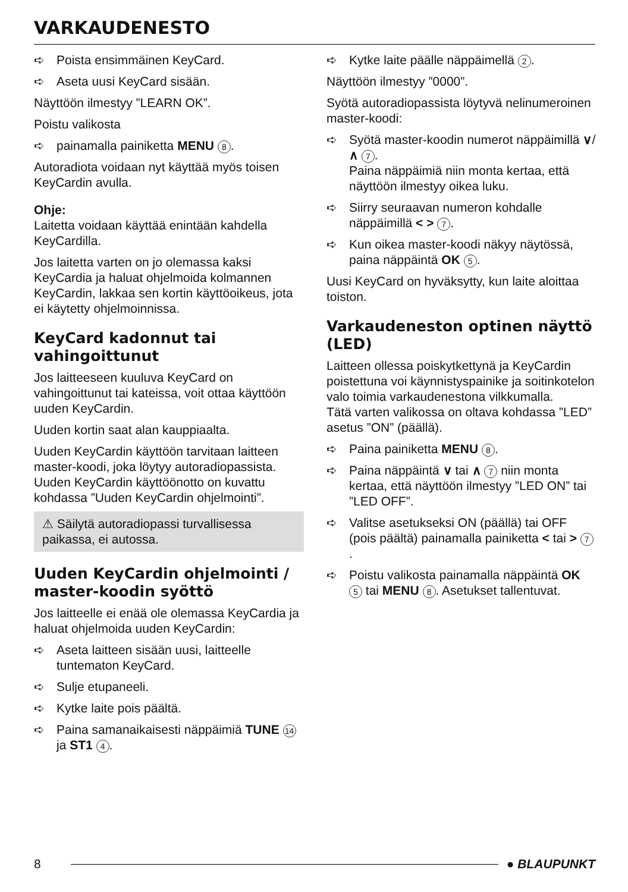VARKAUDENESTO
➪ Poista ensimmäinen KeyCard.
➪ Aseta uusi KeyCard sisään.
Näyttöön ilmestyy ”LEARN OK”.
Poistu valikosta
➪ painamalla painiketta MENU 8.
Autoradiota voidaan nyt käyttää myös toisen KeyCardin avulla.
Ohje:
Laitetta voidaan käyttää enintään kahdella KeyCardilla.
Jos laitetta varten on jo olemassa kaksi KeyCardia ja haluat ohjelmoida kolmannen KeyCardin, lakkaa sen kortin käyttöoikeus, jota ei käytetty ohjelmoinnissa.
KeyCard kadonnut tai vahingoittunut
Jos laitteeseen kuuluva KeyCard on vahingoittunut tai kateissa, voit ottaa käyttöön uuden KeyCardin.
Uuden kortin saat alan kauppiaalta.
Uuden KeyCardin käyttöön tarvitaan laitteen master-koodi, joka löytyy autoradiopassista. Uuden KeyCardin käyttöönotto on kuvattu kohdassa ”Uuden KeyCardin ohjelmointi”.
⚠ Säilytä autoradiopassi turvallisessa paikassa, ei autossa.
Uuden KeyCardin ohjelmointi / master-koodin syöttö
Jos laitteelle ei enää ole olemassa KeyCardia ja haluat ohjelmoida uuden KeyCardin:
➪ Aseta laitteen sisään uusi, laitteelle tuntematon KeyCard.
➪ Sulje etupaneeli.
➪ Kytke laite pois päältä.
➪ Paina samanaikaisesti näppäimiä TUNE 14 ja ST1 4.
➪ Kytke laite päälle näppäimellä 2.
Näyttöön ilmestyy ”0000”.
Syötä autoradiopassista löytyvä nelinumeroinen master-koodi:
➪ Syötä master-koodin numerot näppäimillä ∨/ ∧ 7.
Paina näppäimiä niin monta kertaa, että näyttöön ilmestyy oikea luku.
➪ Siirry seuraavan numeron kohdalle näppäimillä < > 7.
➪ Kun oikea master-koodi näkyy näytössä, paina näppäintä OK 5.
Uusi KeyCard on hyväksytty, kun laite aloittaa toiston.
Varkaudeneston optinen näyttö (LED)
Laitteen ollessa poiskytkettynä ja KeyCardin poistettuna voi käynnistyspainike ja soitinkotelon valo toimia varkaudenestona vilkkumalla.
Tätä varten valikossa on oltava kohdassa ”LED” asetus ”ON” (päällä).
➪ Paina painiketta MENU 8.
➪ Paina näppäintä ∨ tai ∧ 7 niin monta kertaa, että näyttöön ilmestyy ”LED ON” tai ”LED OFF”.
➪ Valitse asetukseksi ON (päällä) tai OFF (pois päältä) painamalla painiketta < tai > 7.
➪ Poistu valikosta painamalla näppäintä OK 5 tai MENU 8. Asetukset tallentuvat.
8 ● BLAUPUNKT